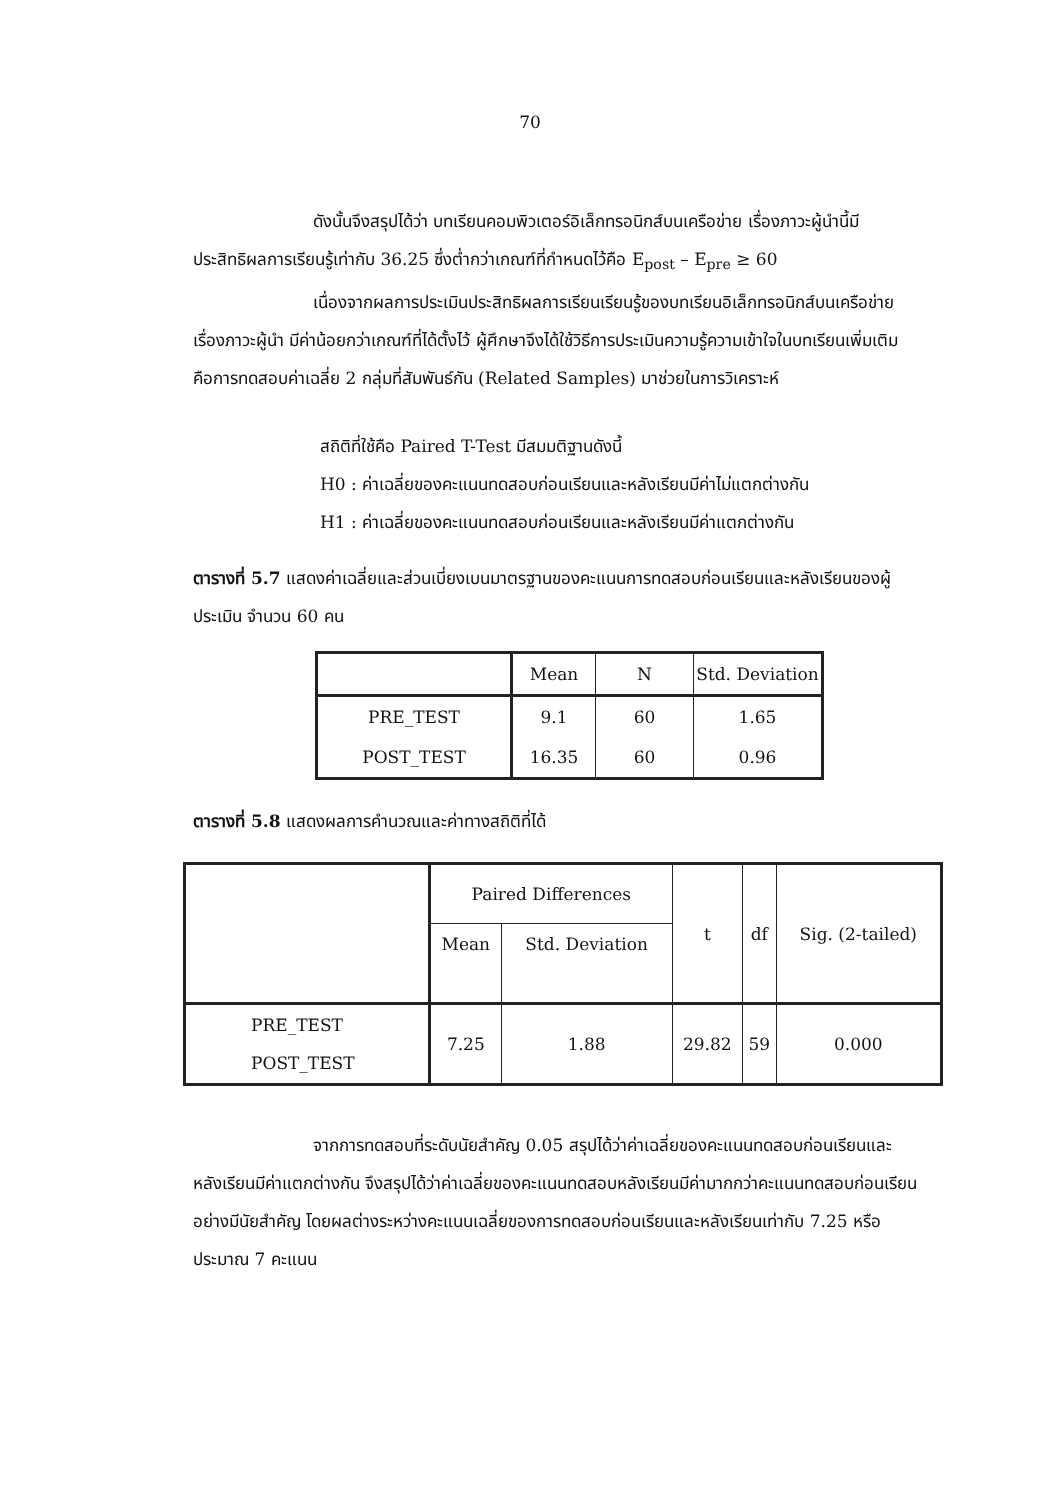70
ดังนั้นจึงสรุปได้ว่า บทเรียนคอมพิวเตอร์อิเล็กทรอนิกส์บนเครือข่าย เรื่องภาวะผู้นำนี้มีประสิทธิผลการเรียนรู้เท่ากับ 36.25 ซึ่งต่ำกว่าเกณฑ์ที่กำหนดไว้คือ E<sub>post</sub> – E<sub>pre</sub> ≥ 60
เนื่องจากผลการประเมินประสิทธิผลการเรียนเรียนรู้ของบทเรียนอิเล็กทรอนิกส์บนเครือข่าย เรื่องภาวะผู้นำ มีค่าน้อยกว่าเกณฑ์ที่ได้ตั้งไว้ ผู้ศึกษาจึงได้ใช้วิธีการประเมินความรู้ความเข้าใจในบทเรียนเพิ่มเติม คือการทดสอบค่าเฉลี่ย 2 กลุ่มที่สัมพันธ์กัน (Related Samples) มาช่วยในการวิเคราะห์
สถิติที่ใช้คือ Paired T-Test มีสมมติฐานดังนี้
H0 : ค่าเฉลี่ยของคะแนนทดสอบก่อนเรียนและหลังเรียนมีค่าไม่แตกต่างกัน
H1 : ค่าเฉลี่ยของคะแนนทดสอบก่อนเรียนและหลังเรียนมีค่าแตกต่างกัน
ตารางที่ 5.7 แสดงค่าเฉลี่ยและส่วนเบี่ยงเบนมาตรฐานของคะแนนการทดสอบก่อนเรียนและหลังเรียนของผู้ประเมิน จำนวน 60 คน
| | Mean | N | Std. Deviation |
| --- | --- | --- | --- |
| PRE_TEST | 9.1 | 60 | 1.65 |
| POST_TEST | 16.35 | 60 | 0.96 |
ตารางที่ 5.8 แสดงผลการคำนวณและค่าทางสถิติที่ได้
| | Paired Differences | | t | df | Sig. (2-tailed) |
| --- | --- | --- | --- | --- | --- |
| | Mean | Std. Deviation | | | |
| PRE_TEST POST_TEST | 7.25 | 1.88 | 29.82 | 59 | 0.000 |
จากการทดสอบที่ระดับนัยสำคัญ 0.05 สรุปได้ว่าค่าเฉลี่ยของคะแนนทดสอบก่อนเรียนและหลังเรียนมีค่าแตกต่างกัน จึงสรุปได้ว่าค่าเฉลี่ยของคะแนนทดสอบหลังเรียนมีค่ามากกว่าคะแนนทดสอบก่อนเรียนอย่างมีนัยสำคัญ โดยผลต่างระหว่างคะแนนเฉลี่ยของการทดสอบก่อนเรียนและหลังเรียนเท่ากับ 7.25 หรือประมาณ 7 คะแนน